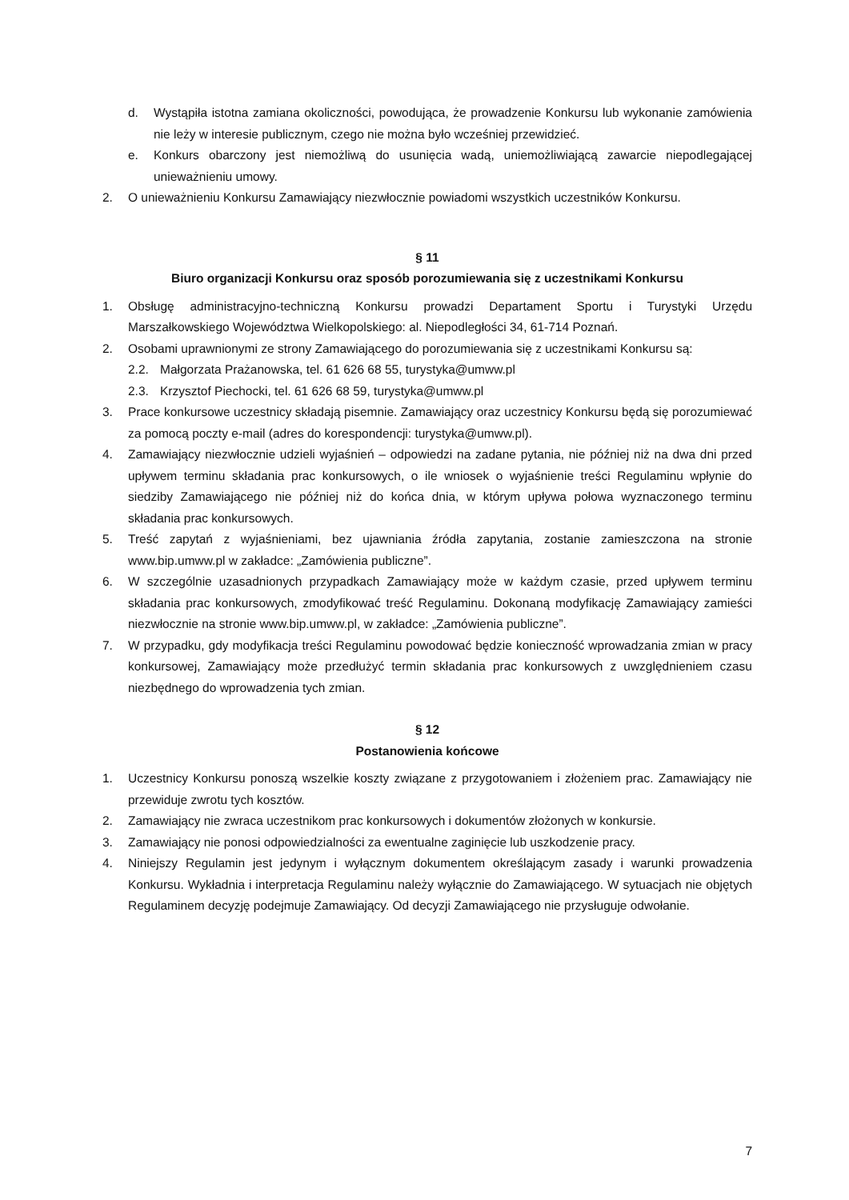d. Wystąpiła istotna zamiana okoliczności, powodująca, że prowadzenie Konkursu lub wykonanie zamówienia nie leży w interesie publicznym, czego nie można było wcześniej przewidzieć.
e. Konkurs obarczony jest niemożliwą do usunięcia wadą, uniemożliwiającą zawarcie niepodlegającej unieważnieniu umowy.
2. O unieważnieniu Konkursu Zamawiający niezwłocznie powiadomi wszystkich uczestników Konkursu.
§ 11
Biuro organizacji Konkursu oraz sposób porozumiewania się z uczestnikami Konkursu
1. Obsługę administracyjno-techniczną Konkursu prowadzi Departament Sportu i Turystyki Urzędu Marszałkowskiego Województwa Wielkopolskiego: al. Niepodległości 34, 61-714 Poznań.
2. Osobami uprawnionymi ze strony Zamawiającego do porozumiewania się z uczestnikami Konkursu są:
2.2. Małgorzata Prażanowska, tel. 61 626 68 55, turystyka@umww.pl
2.3. Krzysztof Piechocki, tel. 61 626 68 59, turystyka@umww.pl
3. Prace konkursowe uczestnicy składają pisemnie. Zamawiający oraz uczestnicy Konkursu będą się porozumiewać za pomocą poczty e-mail (adres do korespondencji: turystyka@umww.pl).
4. Zamawiający niezwłocznie udzieli wyjaśnień – odpowiedzi na zadane pytania, nie później niż na dwa dni przed upływem terminu składania prac konkursowych, o ile wniosek o wyjaśnienie treści Regulaminu wpłynie do siedziby Zamawiającego nie później niż do końca dnia, w którym upływa połowa wyznaczonego terminu składania prac konkursowych.
5. Treść zapytań z wyjaśnieniami, bez ujawniania źródła zapytania, zostanie zamieszczona na stronie www.bip.umww.pl w zakładce: „Zamówienia publiczne”.
6. W szczególnie uzasadnionych przypadkach Zamawiający może w każdym czasie, przed upływem terminu składania prac konkursowych, zmodyfikować treść Regulaminu. Dokonaną modyfikację Zamawiający zamieści niezwłocznie na stronie www.bip.umww.pl, w zakładce: „Zamówienia publiczne”.
7. W przypadku, gdy modyfikacja treści Regulaminu powodować będzie konieczność wprowadzania zmian w pracy konkursowej, Zamawiający może przedłużyć termin składania prac konkursowych z uwzględnieniem czasu niezbędnego do wprowadzenia tych zmian.
§ 12
Postanowienia końcowe
1. Uczestnicy Konkursu ponoszą wszelkie koszty związane z przygotowaniem i złożeniem prac. Zamawiający nie przewiduje zwrotu tych kosztów.
2. Zamawiający nie zwraca uczestnikom prac konkursowych i dokumentów złożonych w konkursie.
3. Zamawiający nie ponosi odpowiedzialności za ewentualne zaginięcie lub uszkodzenie pracy.
4. Niniejszy Regulamin jest jedynym i wyłącznym dokumentem określającym zasady i warunki prowadzenia Konkursu. Wykładnia i interpretacja Regulaminu należy wyłącznie do Zamawiającego. W sytuacjach nie objętych Regulaminem decyzję podejmuje Zamawiający. Od decyzji Zamawiającego nie przysługuje odwołanie.
7